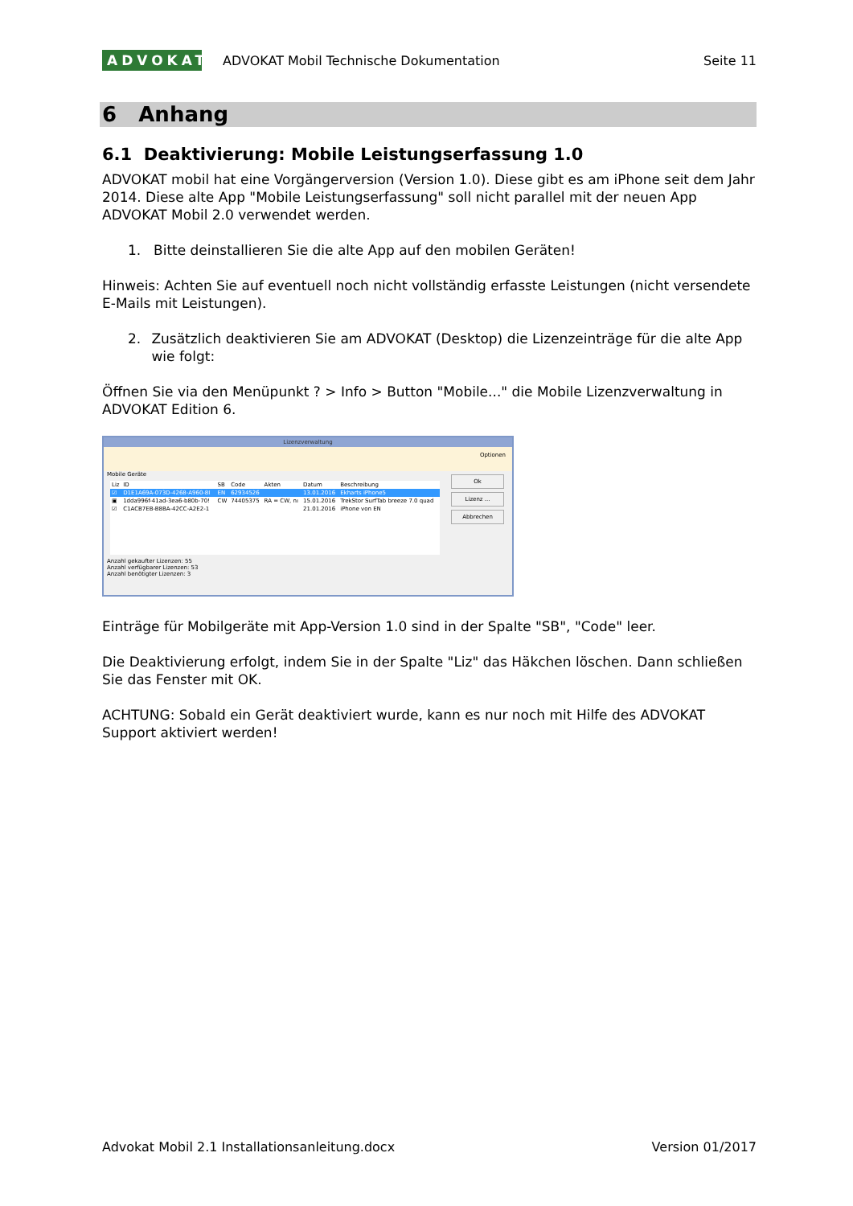ADVOKAT
ADVOKAT Mobil Technische Dokumentation
Seite 11
6 Anhang
6.1 Deaktivierung: Mobile Leistungserfassung 1.0
ADVOKAT mobil hat eine Vorgängerversion (Version 1.0). Diese gibt es am iPhone seit dem Jahr 2014. Diese alte App "Mobile Leistungserfassung" soll nicht parallel mit der neuen App ADVOKAT Mobil 2.0 verwendet werden.
1. Bitte deinstallieren Sie die alte App auf den mobilen Geräten!
Hinweis: Achten Sie auf eventuell noch nicht vollständig erfasste Leistungen (nicht versendete E-Mails mit Leistungen).
2. Zusätzlich deaktivieren Sie am ADVOKAT (Desktop) die Lizenzeinträge für die alte App wie folgt:
Öffnen Sie via den Menüpunkt ? > Info > Button "Mobile..." die Mobile Lizenzverwaltung in ADVOKAT Edition 6.
Lizenzverwaltung
Optionen
Mobile Geräte
| Liz | ID | SB | Code | Akten | Datum | Beschreibung |
| --- | --- | --- | --- | --- | --- | --- |
| ☑ | D1E1A69A-073D-4268-A960-8I | EN | 62934526 | | 13.01.2016 | Ekharts iPhone5 |
| ▣ | 1dda996f-41ad-3ea6-b80b-70! | CW | 74405375 | RA = CW, nı | 15.01.2016 | TrekStor SurfTab breeze 7.0 quad |
| ☑ | C1ACB7EB-B8BA-42CC-A2E2-1 | | | | 21.01.2016 | iPhone von EN |
Anzahl gekaufter Lizenzen: 55
Anzahl verfügbarer Lizenzen: 53
Anzahl benötigter Lizenzen: 3
Ok
Lizenz ...
Abbrechen
Einträge für Mobilgeräte mit App-Version 1.0 sind in der Spalte "SB", "Code" leer.
Die Deaktivierung erfolgt, indem Sie in der Spalte "Liz" das Häkchen löschen. Dann schließen Sie das Fenster mit OK.
ACHTUNG: Sobald ein Gerät deaktiviert wurde, kann es nur noch mit Hilfe des ADVOKAT Support aktiviert werden!
Advokat Mobil 2.1 Installationsanleitung.docx Version 01/2017